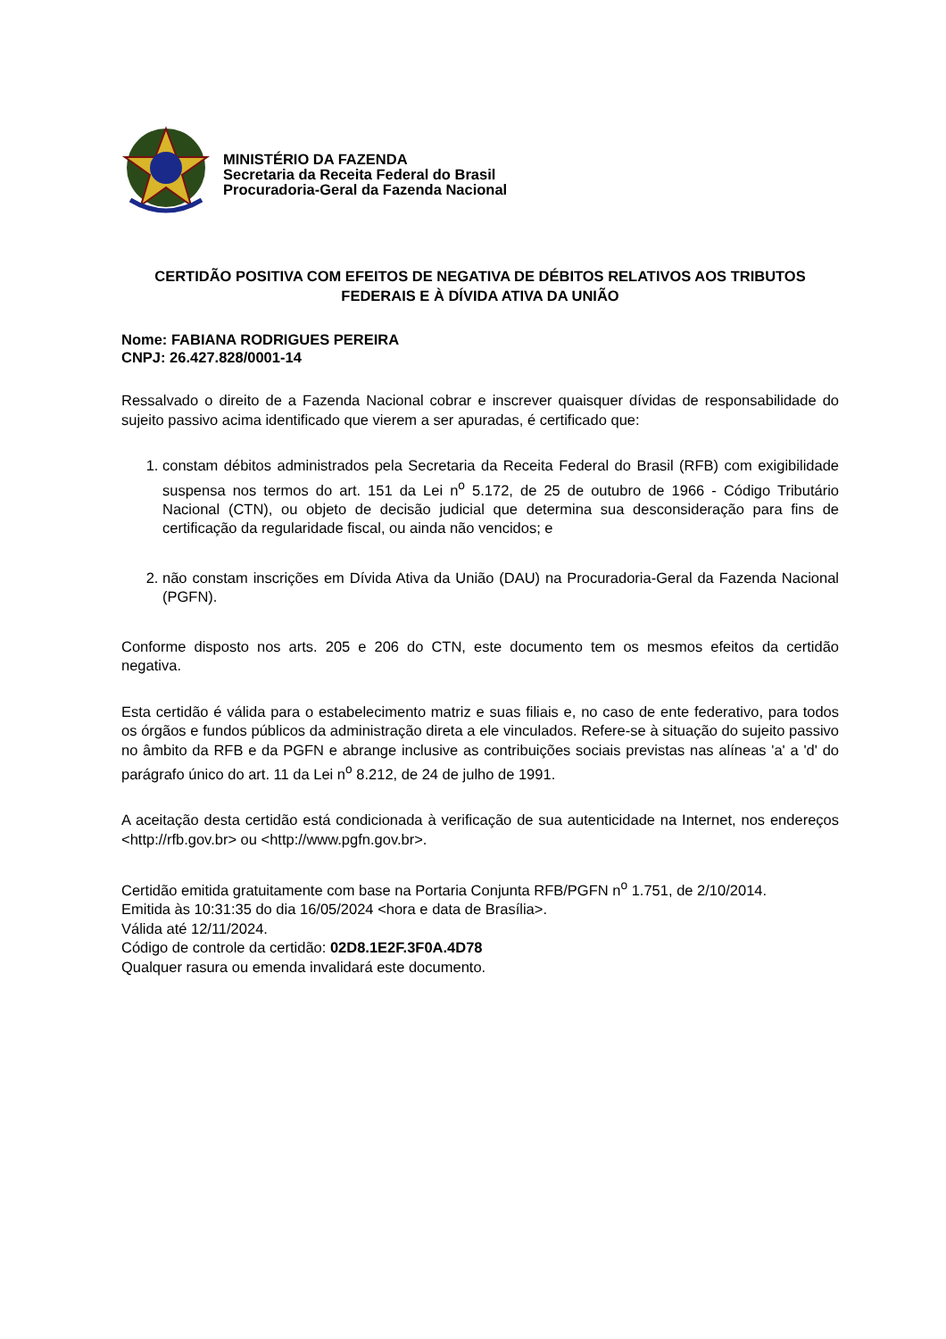MINISTÉRIO DA FAZENDA
Secretaria da Receita Federal do Brasil
Procuradoria-Geral da Fazenda Nacional
CERTIDÃO POSITIVA COM EFEITOS DE NEGATIVA DE DÉBITOS RELATIVOS AOS TRIBUTOS FEDERAIS E À DÍVIDA ATIVA DA UNIÃO
Nome: FABIANA RODRIGUES PEREIRA
CNPJ: 26.427.828/0001-14
Ressalvado o direito de a Fazenda Nacional cobrar e inscrever quaisquer dívidas de responsabilidade do sujeito passivo acima identificado que vierem a ser apuradas, é certificado que:
1. constam débitos administrados pela Secretaria da Receita Federal do Brasil (RFB) com exigibilidade suspensa nos termos do art. 151 da Lei n<sup>o</sup> 5.172, de 25 de outubro de 1966 - Código Tributário Nacional (CTN), ou objeto de decisão judicial que determina sua desconsideração para fins de certificação da regularidade fiscal, ou ainda não vencidos; e
2. não constam inscrições em Dívida Ativa da União (DAU) na Procuradoria-Geral da Fazenda Nacional (PGFN).
Conforme disposto nos arts. 205 e 206 do CTN, este documento tem os mesmos efeitos da certidão negativa.
Esta certidão é válida para o estabelecimento matriz e suas filiais e, no caso de ente federativo, para todos os órgãos e fundos públicos da administração direta a ele vinculados. Refere-se à situação do sujeito passivo no âmbito da RFB e da PGFN e abrange inclusive as contribuições sociais previstas nas alíneas 'a' a 'd' do parágrafo único do art. 11 da Lei n<sup>o</sup> 8.212, de 24 de julho de 1991.
A aceitação desta certidão está condicionada à verificação de sua autenticidade na Internet, nos endereços <http://rfb.gov.br> ou <http://www.pgfn.gov.br>.
Certidão emitida gratuitamente com base na Portaria Conjunta RFB/PGFN n<sup>o</sup> 1.751, de 2/10/2014.
Emitida às 10:31:35 do dia 16/05/2024 <hora e data de Brasília>.
Válida até 12/11/2024.
Código de controle da certidão: 02D8.1E2F.3F0A.4D78
Qualquer rasura ou emenda invalidará este documento.